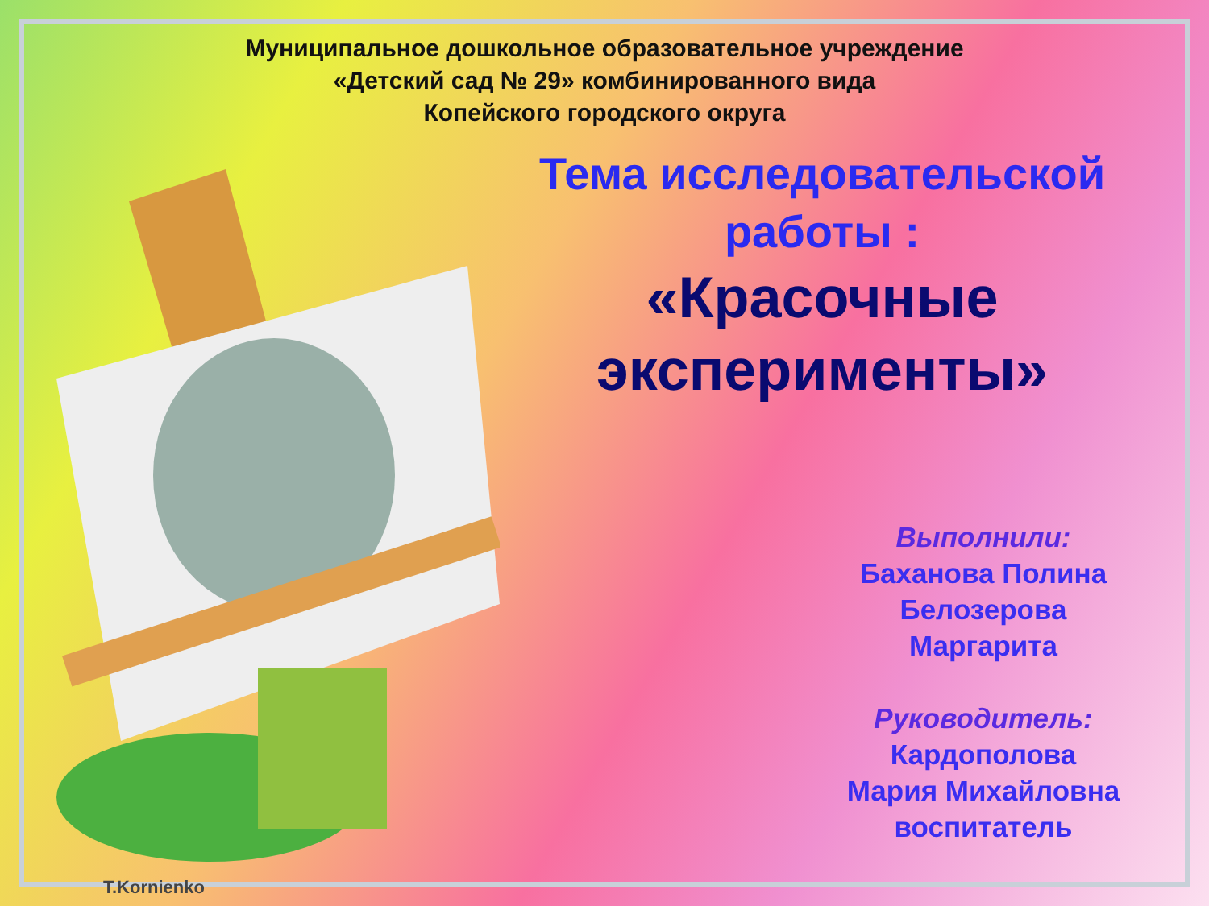Муниципальное дошкольное образовательное учреждение
«Детский сад № 29» комбинированного вида
Копейского городского округа
Тема исследовательской
работы :
«Красочные
эксперименты»
Выполнили:
Баханова Полина
Белозерова
Маргарита
Руководитель:
Кардополова
Мария Михайловна
воспитатель
T.Kornienko